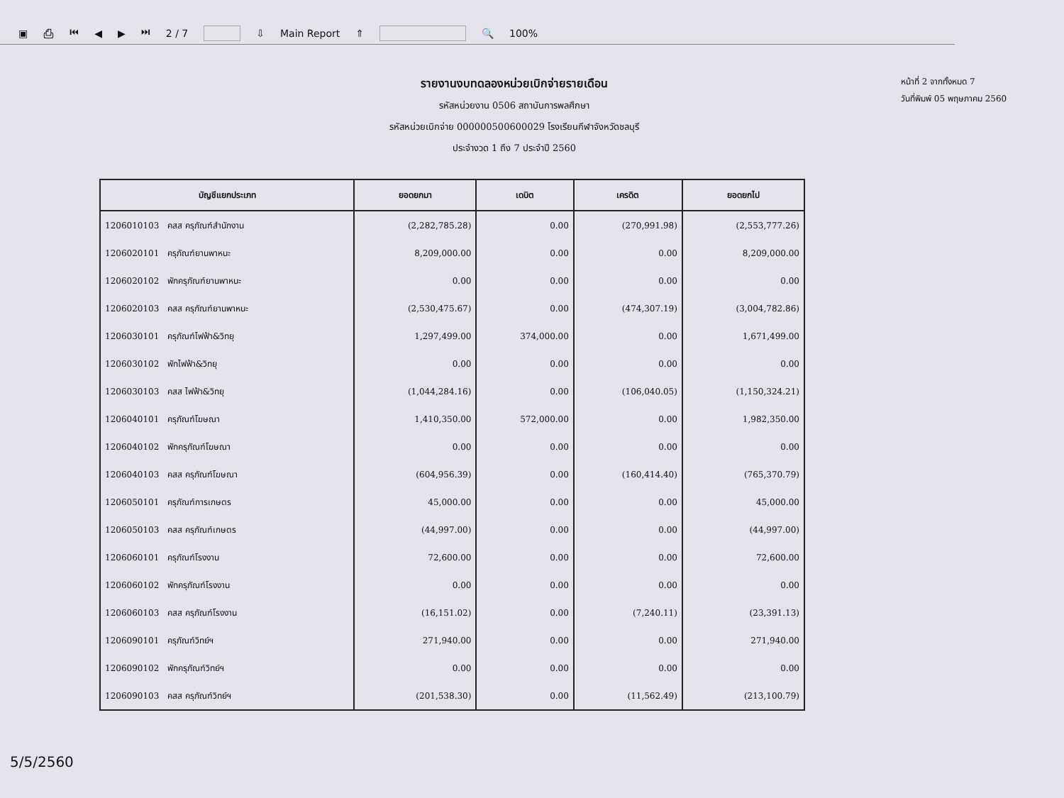▣ ⎙ ⏮ ◀ ▶ ⏭ 2 / 7 ⇩ Main Report ⇑ 🔍 100%
รายงานงบทดลองหน่วยเบิกจ่ายรายเดือน
รหัสหน่วยงาน 0506 สถาบันการพลศึกษา
รหัสหน่วยเบิกจ่าย 000000500600029 โรงเรียนกีฬาจังหวัดชลบุรี
ประจำงวด 1 ถึง 7 ประจำปี 2560
หน้าที่ 2 จากทั้งหมด 7
วันที่พิมพ์ 05 พฤษภาคม 2560
| บัญชีแยกประเภท | ยอดยกมา | เดบิต | เครดิต | ยอดยกไป |
| --- | --- | --- | --- | --- |
| 1206010103 คสส ครุภัณฑ์สำนักงาน | (2,282,785.28) | 0.00 | (270,991.98) | (2,553,777.26) |
| 1206020101 ครุภัณฑ์ยานพาหนะ | 8,209,000.00 | 0.00 | 0.00 | 8,209,000.00 |
| 1206020102 พักครุภัณฑ์ยานพาหนะ | 0.00 | 0.00 | 0.00 | 0.00 |
| 1206020103 คสส ครุภัณฑ์ยานพาหนะ | (2,530,475.67) | 0.00 | (474,307.19) | (3,004,782.86) |
| 1206030101 ครุภัณฑ์ไฟฟ้า&วิทยุ | 1,297,499.00 | 374,000.00 | 0.00 | 1,671,499.00 |
| 1206030102 พักไฟฟ้า&วิทยุ | 0.00 | 0.00 | 0.00 | 0.00 |
| 1206030103 คสส ไฟฟ้า&วิทยุ | (1,044,284.16) | 0.00 | (106,040.05) | (1,150,324.21) |
| 1206040101 ครุภัณฑ์โฆษณา | 1,410,350.00 | 572,000.00 | 0.00 | 1,982,350.00 |
| 1206040102 พักครุภัณฑ์โฆษณา | 0.00 | 0.00 | 0.00 | 0.00 |
| 1206040103 คสส ครุภัณฑ์โฆษณา | (604,956.39) | 0.00 | (160,414.40) | (765,370.79) |
| 1206050101 ครุภัณฑ์การเกษตร | 45,000.00 | 0.00 | 0.00 | 45,000.00 |
| 1206050103 คสส ครุภัณฑ์เกษตร | (44,997.00) | 0.00 | 0.00 | (44,997.00) |
| 1206060101 ครุภัณฑ์โรงงาน | 72,600.00 | 0.00 | 0.00 | 72,600.00 |
| 1206060102 พักครุภัณฑ์โรงงาน | 0.00 | 0.00 | 0.00 | 0.00 |
| 1206060103 คสส ครุภัณฑ์โรงงาน | (16,151.02) | 0.00 | (7,240.11) | (23,391.13) |
| 1206090101 ครุภัณฑ์วิทย์ฯ | 271,940.00 | 0.00 | 0.00 | 271,940.00 |
| 1206090102 พักครุภัณฑ์วิทย์ฯ | 0.00 | 0.00 | 0.00 | 0.00 |
| 1206090103 คสส ครุภัณฑ์วิทย์ฯ | (201,538.30) | 0.00 | (11,562.49) | (213,100.79) |
5/5/2560